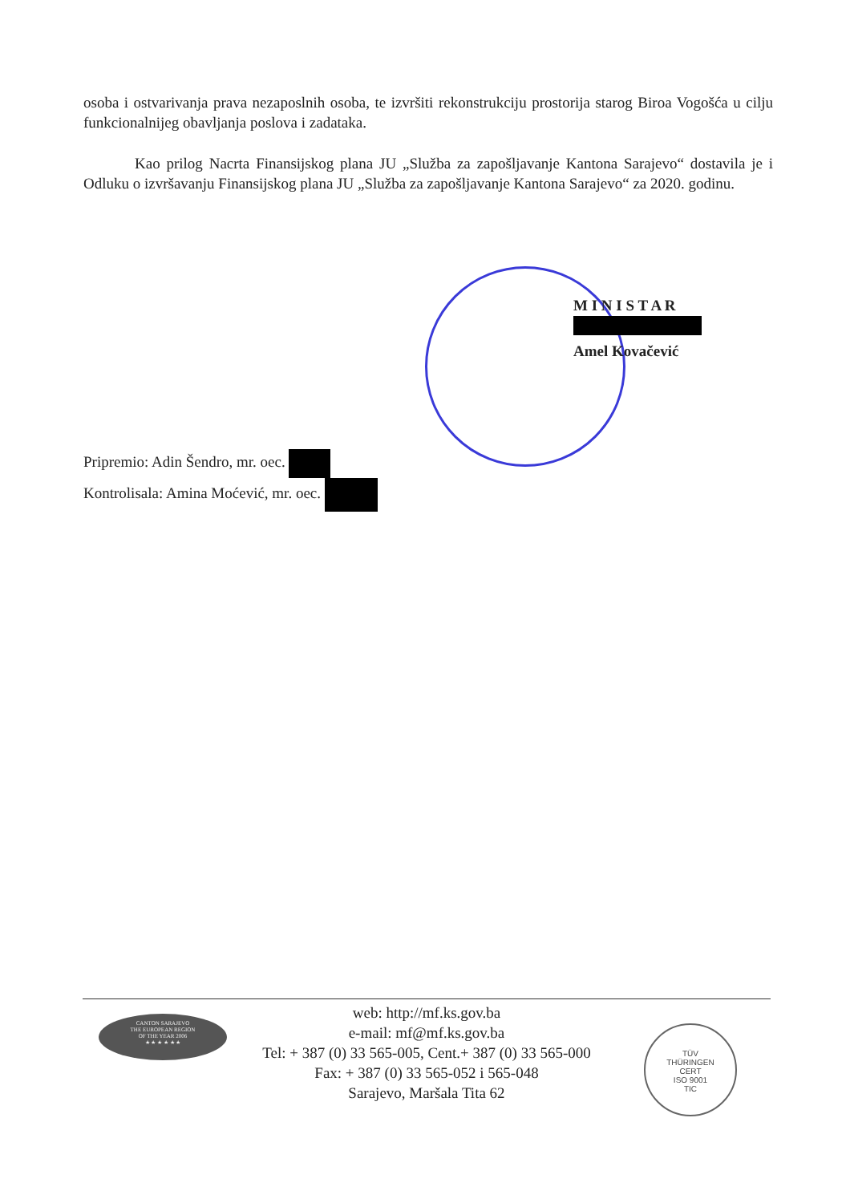osoba i ostvarivanja prava nezaposlnih osoba, te izvršiti rekonstrukciju prostorija starog Biroa Vogošća u cilju funkcionalnijeg obavljanja poslova i zadataka.
Kao prilog Nacrta Finansijskog plana JU „Služba za zapošljavanje Kantona Sarajevo“ dostavila je i Odluku o izvršavanju Finansijskog plana JU „Služba za zapošljavanje Kantona Sarajevo“ za 2020. godinu.
M I N I S T A R
Amel Kovačević
Pripremio: Adin Šendro, mr. oec.
Kontrolisala: Amina Moćević, mr. oec.
CANTON SARAJEVO
THE EUROPEAN REGION
OF THE YEAR 2006
★ ★ ★ ★ ★ ★
web: http://mf.ks.gov.ba
e-mail: mf@mf.ks.gov.ba
Tel: + 387 (0) 33 565-005, Cent.+ 387 (0) 33 565-000
Fax: + 387 (0) 33 565-052 i 565-048
Sarajevo, Maršala Tita 62
TÜV
THÜRINGEN
CERT
ISO 9001
TIC